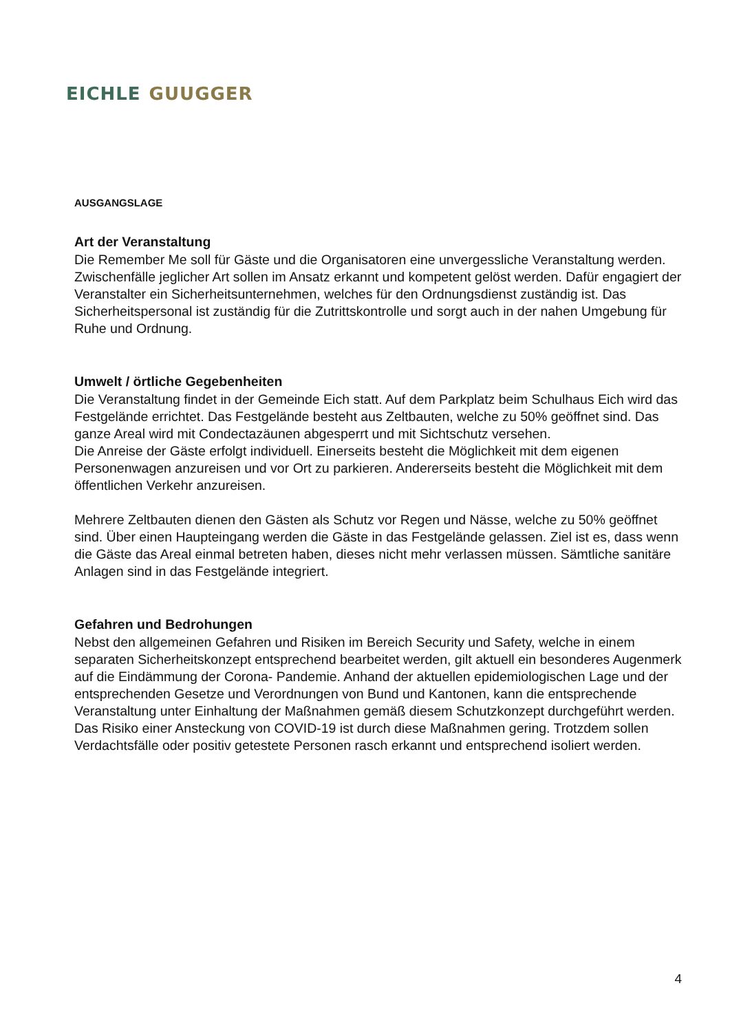EICHLE GUUGGER
AUSGANGSLAGE
Art der Veranstaltung
Die Remember Me soll für Gäste und die Organisatoren eine unvergessliche Veranstaltung werden. Zwischenfälle jeglicher Art sollen im Ansatz erkannt und kompetent gelöst werden. Dafür engagiert der Veranstalter ein Sicherheitsunternehmen, welches für den Ordnungsdienst zuständig ist. Das Sicherheitspersonal ist zuständig für die Zutrittskontrolle und sorgt auch in der nahen Umgebung für Ruhe und Ordnung.
Umwelt / örtliche Gegebenheiten
Die Veranstaltung findet in der Gemeinde Eich statt. Auf dem Parkplatz beim Schulhaus Eich wird das Festgelände errichtet. Das Festgelände besteht aus Zeltbauten, welche zu 50% geöffnet sind. Das ganze Areal wird mit Condectazäunen abgesperrt und mit Sichtschutz versehen.
Die Anreise der Gäste erfolgt individuell. Einerseits besteht die Möglichkeit mit dem eigenen Personenwagen anzureisen und vor Ort zu parkieren. Andererseits besteht die Möglichkeit mit dem öffentlichen Verkehr anzureisen.
Mehrere Zeltbauten dienen den Gästen als Schutz vor Regen und Nässe, welche zu 50% geöffnet sind. Über einen Haupteingang werden die Gäste in das Festgelände gelassen. Ziel ist es, dass wenn die Gäste das Areal einmal betreten haben, dieses nicht mehr verlassen müssen. Sämtliche sanitäre Anlagen sind in das Festgelände integriert.
Gefahren und Bedrohungen
Nebst den allgemeinen Gefahren und Risiken im Bereich Security und Safety, welche in einem separaten Sicherheitskonzept entsprechend bearbeitet werden, gilt aktuell ein besonderes Augenmerk auf die Eindämmung der Corona- Pandemie. Anhand der aktuellen epidemiologischen Lage und der entsprechenden Gesetze und Verordnungen von Bund und Kantonen, kann die entsprechende Veranstaltung unter Einhaltung der Maßnahmen gemäß diesem Schutzkonzept durchgeführt werden.
Das Risiko einer Ansteckung von COVID-19 ist durch diese Maßnahmen gering. Trotzdem sollen Verdachtsfälle oder positiv getestete Personen rasch erkannt und entsprechend isoliert werden.
4